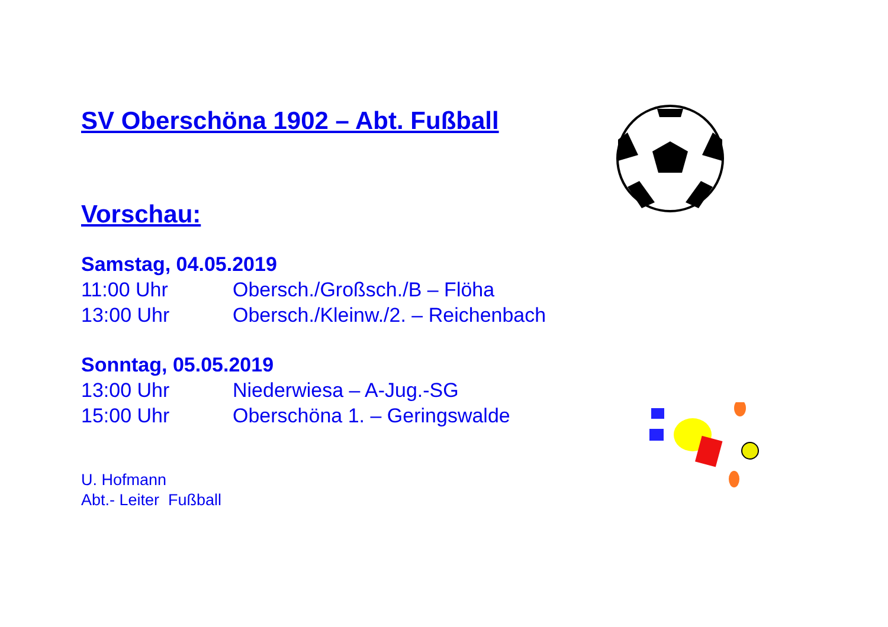SV Oberschöna 1902 – Abt. Fußball
Vorschau:
Samstag, 04.05.2019
11:00 Uhr Obersch./Großsch./B – Flöha
13:00 Uhr Obersch./Kleinw./2. – Reichenbach
Sonntag, 05.05.2019
13:00 Uhr Niederwiesa – A-Jug.-SG
15:00 Uhr Oberschöna 1. – Geringswalde
U. Hofmann
Abt.- Leiter Fußball